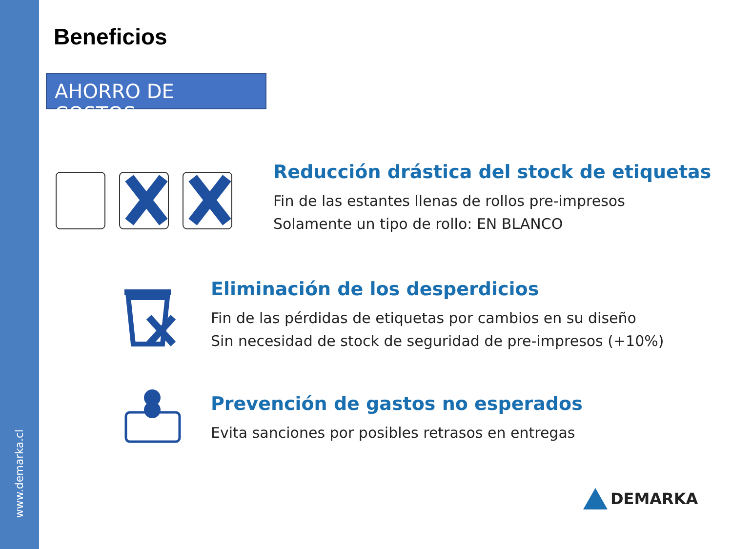www.demarka.cl
Beneficios
AHORRO DE COSTOS
Reducción drástica del stock de etiquetas
Fin de las estantes llenas de rollos pre-impresos
Solamente un tipo de rollo: EN BLANCO
Eliminación de los desperdicios
Fin de las pérdidas de etiquetas por cambios en su diseño
Sin necesidad de stock de seguridad de pre-impresos (+10%)
Prevención de gastos no esperados
Evita sanciones por posibles retrasos en entregas
DEMARKA